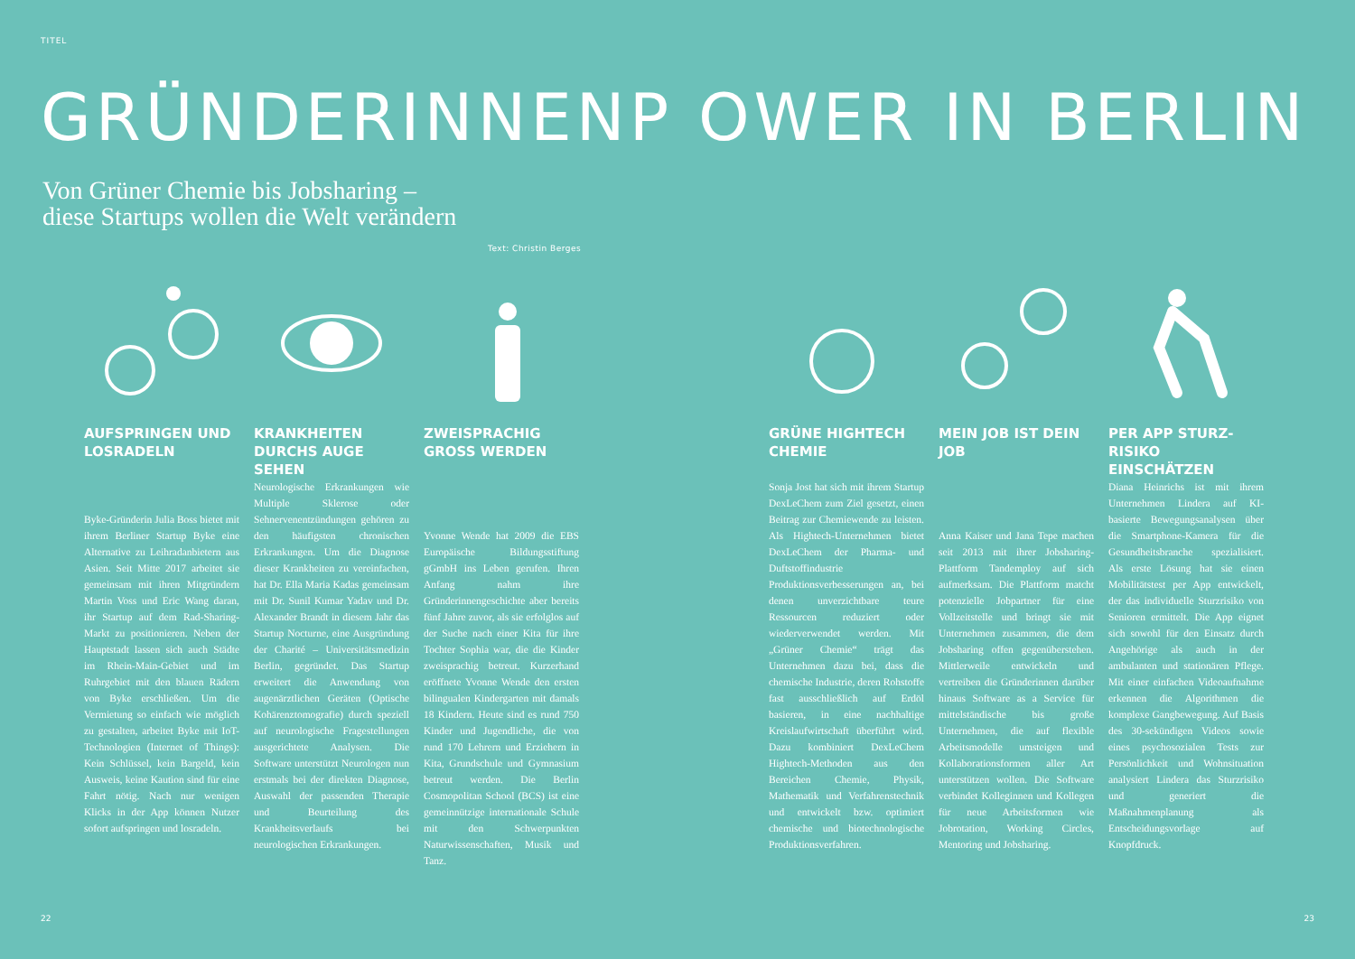TITEL
GRÜNDERINNENP OWER IN BERLIN
Von Grüner Chemie bis Jobsharing –
diese Startups wollen die Welt verändern
Text: Christin Berges
AUFSPRINGEN UND LOSRADELN
Byke-Gründerin Julia Boss bietet mit ihrem Berliner Startup Byke eine Alternative zu Leihradanbietern aus Asien. Seit Mitte 2017 arbeitet sie gemeinsam mit ihren Mitgründern Martin Voss und Eric Wang daran, ihr Startup auf dem Rad-Sharing-Markt zu positionieren. Neben der Hauptstadt lassen sich auch Städte im Rhein-Main-Gebiet und im Ruhrgebiet mit den blauen Rädern von Byke erschließen. Um die Vermietung so einfach wie möglich zu gestalten, arbeitet Byke mit IoT-Technologien (Internet of Things): Kein Schlüssel, kein Bargeld, kein Ausweis, keine Kaution sind für eine Fahrt nötig. Nach nur wenigen Klicks in der App können Nutzer sofort aufspringen und losradeln.
KRANKHEITEN DURCHS AUGE SEHEN
Neurologische Erkrankungen wie Multiple Sklerose oder Sehnervenentzündungen gehören zu den häufigsten chronischen Erkrankungen. Um die Diagnose dieser Krankheiten zu vereinfachen, hat Dr. Ella Maria Kadas gemeinsam mit Dr. Sunil Kumar Yadav und Dr. Alexander Brandt in diesem Jahr das Startup Nocturne, eine Ausgründung der Charité – Universitätsmedizin Berlin, gegründet. Das Startup erweitert die Anwendung von augenärztlichen Geräten (Optische Kohärenztomografie) durch speziell auf neurologische Fragestellungen ausgerichtete Analysen. Die Software unterstützt Neurologen nun erstmals bei der direkten Diagnose, Auswahl der passenden Therapie und Beurteilung des Krankheitsverlaufs bei neurologischen Erkrankungen.
ZWEISPRACHIG GROSS WERDEN
Yvonne Wende hat 2009 die EBS Europäische Bildungsstiftung gGmbH ins Leben gerufen. Ihren Anfang nahm ihre Gründerinnengeschichte aber bereits fünf Jahre zuvor, als sie erfolglos auf der Suche nach einer Kita für ihre Tochter Sophia war, die die Kinder zweisprachig betreut. Kurzerhand eröffnete Yvonne Wende den ersten bilingualen Kindergarten mit damals 18 Kindern. Heute sind es rund 750 Kinder und Jugendliche, die von rund 170 Lehrern und Erziehern in Kita, Grundschule und Gymnasium betreut werden. Die Berlin Cosmopolitan School (BCS) ist eine gemeinnützige internationale Schule mit den Schwerpunkten Naturwissenschaften, Musik und Tanz.
GRÜNE HIGHTECH CHEMIE
Sonja Jost hat sich mit ihrem Startup DexLeChem zum Ziel gesetzt, einen Beitrag zur Chemiewende zu leisten. Als Hightech-Unternehmen bietet DexLeChem der Pharma- und Duftstoffindustrie Produktionsverbesserungen an, bei denen unverzichtbare teure Ressourcen reduziert oder wiederverwendet werden. Mit „Grüner Chemie“ trägt das Unternehmen dazu bei, dass die chemische Industrie, deren Rohstoffe fast ausschließlich auf Erdöl basieren, in eine nachhaltige Kreislaufwirtschaft überführt wird. Dazu kombiniert DexLeChem Hightech-Methoden aus den Bereichen Chemie, Physik, Mathematik und Verfahrenstechnik und entwickelt bzw. optimiert chemische und biotechnologische Produktionsverfahren.
MEIN JOB IST DEIN JOB
Anna Kaiser und Jana Tepe machen seit 2013 mit ihrer Jobsharing-Plattform Tandemploy auf sich aufmerksam. Die Plattform matcht potenzielle Jobpartner für eine Vollzeitstelle und bringt sie mit Unternehmen zusammen, die dem Jobsharing offen gegenüberstehen. Mittlerweile entwickeln und vertreiben die Gründerinnen darüber hinaus Software as a Service für mittelständische bis große Unternehmen, die auf flexible Arbeitsmodelle umsteigen und Kollaborationsformen aller Art unterstützen wollen. Die Software verbindet Kolleginnen und Kollegen für neue Arbeitsformen wie Jobrotation, Working Circles, Mentoring und Jobsharing.
PER APP STURZ-RISIKO EINSCHÄTZEN
Diana Heinrichs ist mit ihrem Unternehmen Lindera auf KI-basierte Bewegungsanalysen über die Smartphone-Kamera für die Gesundheitsbranche spezialisiert. Als erste Lösung hat sie einen Mobilitätstest per App entwickelt, der das individuelle Sturzrisiko von Senioren ermittelt. Die App eignet sich sowohl für den Einsatz durch Angehörige als auch in der ambulanten und stationären Pflege. Mit einer einfachen Videoaufnahme erkennen die Algorithmen die komplexe Gangbewegung. Auf Basis des 30-sekündigen Videos sowie eines psychosozialen Tests zur Persönlichkeit und Wohnsituation analysiert Lindera das Sturzrisiko und generiert die Maßnahmenplanung als Entscheidungsvorlage auf Knopfdruck.
22 23